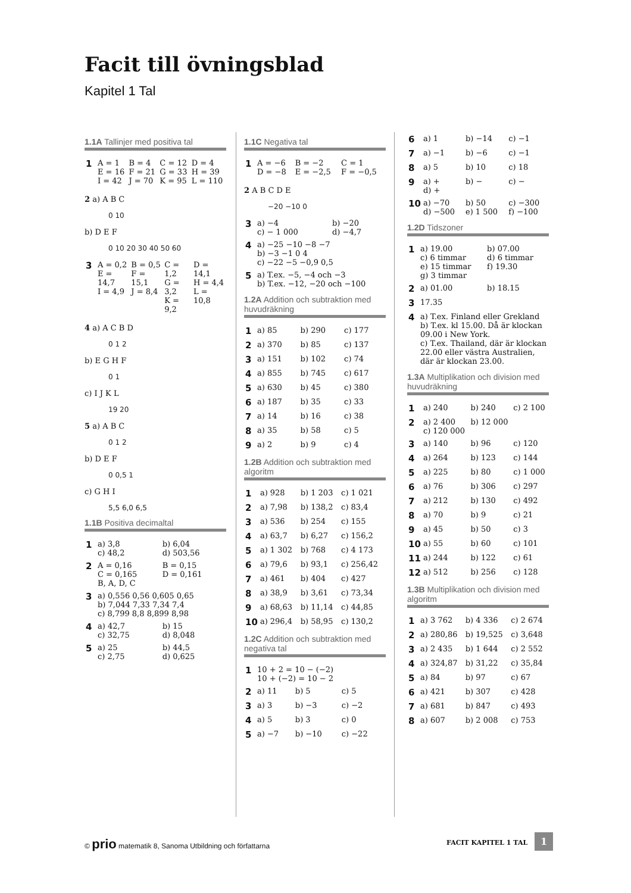Facit till övningsblad
Kapitel 1 Tal
1.1A Tallinjer med positiva tal
| 1 | A = 1 E = 16 I = 42 | B = 4 F = 21 J = 70 | C = 12 G = 33 K = 95 | D = 4 H = 39 L = 110 |
2 a) A B C
0 10
b) D E F
0 10 20 30 40 50 60
| 3 | A = 0,2 E = 14,7 I = 4,9 | B = 0,5 F = 15,1 J = 8,4 | C = 1,2 G = 3,2 K = 9,2 | D = 14,1 H = 4,4 L = 10,8 |
4 a) A C B D
0 1 2
b) E G H F
0 1
c) I J K L
19 20
5 a) A B C
0 1 2
b) D E F
0 0,5 1
c) G H I
5,5 6,0 6,5
1.1B Positiva decimaltal
| 1 | a) 3,8 c) 48,2 | b) 6,04 d) 503,56 |
| 2 | A = 0,16 C = 0,165 B, A, D, C | B = 0,15 D = 0,161 |
| 3 | a) 0,556 0,56 0,605 0,65 b) 7,044 7,33 7,34 7,4 c) 8,799 8,8 8,899 8,98 | |
| 4 | a) 42,7 c) 32,75 | b) 15 d) 8,048 |
| 5 | a) 25 c) 2,75 | b) 44,5 d) 0,625 |
1.1C Negativa tal
| 1 | A = −6 D = −8 | B = −2 E = −2,5 | C = 1 F = −0,5 |
2 A B C D E
−20 −10 0
| 3 | a) −4 c) − 1 000 | b) −20 d) −4,7 |
| 4 | a) −25 −10 −8 −7 b) −3 −1 0 4 c) −22 −5 −0,9 0,5 | |
| 5 | a) T.ex. −5, −4 och −3 b) T.ex. −12, −20 och −100 | |
1.2A Addition och subtraktion med huvudräkning
| 1 | a) 85 | b) 290 | c) 177 |
| 2 | a) 370 | b) 85 | c) 137 |
| 3 | a) 151 | b) 102 | c) 74 |
| 4 | a) 855 | b) 745 | c) 617 |
| 5 | a) 630 | b) 45 | c) 380 |
| 6 | a) 187 | b) 35 | c) 33 |
| 7 | a) 14 | b) 16 | c) 38 |
| 8 | a) 35 | b) 58 | c) 5 |
| 9 | a) 2 | b) 9 | c) 4 |
1.2B Addition och subtraktion med algoritm
| 1 | a) 928 | b) 1 203 | c) 1 021 |
| 2 | a) 7,98 | b) 138,2 | c) 83,4 |
| 3 | a) 536 | b) 254 | c) 155 |
| 4 | a) 63,7 | b) 6,27 | c) 156,2 |
| 5 | a) 1 302 | b) 768 | c) 4 173 |
| 6 | a) 79,6 | b) 93,1 | c) 256,42 |
| 7 | a) 461 | b) 404 | c) 427 |
| 8 | a) 38,9 | b) 3,61 | c) 73,34 |
| 9 | a) 68,63 | b) 11,14 | c) 44,85 |
| 10 | a) 296,4 | b) 58,95 | c) 130,2 |
1.2C Addition och subtraktion med negativa tal
| 1 | 10 + 2 = 10 − (−2) 10 + (−2) = 10 − 2 | | |
| 2 | a) 11 | b) 5 | c) 5 |
| 3 | a) 3 | b) −3 | c) −2 |
| 4 | a) 5 | b) 3 | c) 0 |
| 5 | a) −7 | b) −10 | c) −22 |
| 6 | a) 1 | b) −14 | c) −1 |
| 7 | a) −1 | b) −6 | c) −1 |
| 8 | a) 5 | b) 10 | c) 18 |
| 9 | a) + d) + | b) − | c) − |
| 10 | a) −70 d) −500 | b) 50 e) 1 500 | c) −300 f) −100 |
1.2D Tidszoner
| 1 | a) 19.00 c) 6 timmar e) 15 timmar g) 3 timmar | b) 07.00 d) 6 timmar f) 19.30 |
| 2 | a) 01.00 | b) 18.15 |
| 3 | 17.35 | |
| 4 | a) T.ex. Finland eller Grekland b) T.ex. kl 15.00. Då är klockan 09.00 i New York. c) T.ex. Thailand, där är klockan 22.00 eller västra Australien, där är klockan 23.00. | |
1.3A Multiplikation och division med huvudräkning
| 1 | a) 240 | b) 240 | c) 2 100 |
| 2 | a) 2 400 c) 120 000 | b) 12 000 | |
| 3 | a) 140 | b) 96 | c) 120 |
| 4 | a) 264 | b) 123 | c) 144 |
| 5 | a) 225 | b) 80 | c) 1 000 |
| 6 | a) 76 | b) 306 | c) 297 |
| 7 | a) 212 | b) 130 | c) 492 |
| 8 | a) 70 | b) 9 | c) 21 |
| 9 | a) 45 | b) 50 | c) 3 |
| 10 | a) 55 | b) 60 | c) 101 |
| 11 | a) 244 | b) 122 | c) 61 |
| 12 | a) 512 | b) 256 | c) 128 |
1.3B Multiplikation och division med algoritm
| 1 | a) 3 762 | b) 4 336 | c) 2 674 |
| 2 | a) 280,86 | b) 19,525 | c) 3,648 |
| 3 | a) 2 435 | b) 1 644 | c) 2 552 |
| 4 | a) 324,87 | b) 31,22 | c) 35,84 |
| 5 | a) 84 | b) 97 | c) 67 |
| 6 | a) 421 | b) 307 | c) 428 |
| 7 | a) 681 | b) 847 | c) 493 |
| 8 | a) 607 | b) 2 008 | c) 753 |
© prio matematik 8, Sanoma Utbildning och författarna
FACIT KAPITEL 1 TAL 1